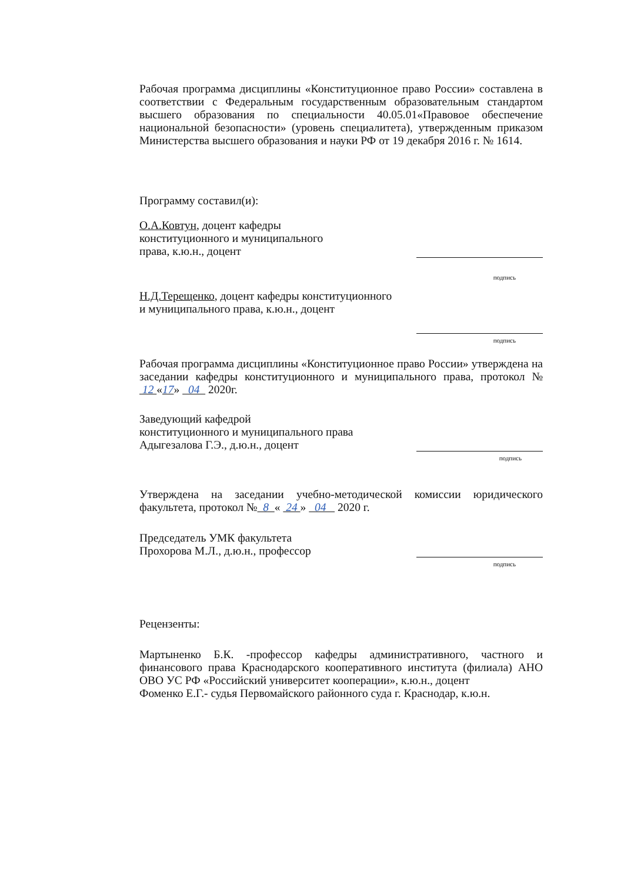Рабочая программа дисциплины «Конституционное право России» составлена в соответствии с Федеральным государственным образовательным стандартом высшего образования по специальности 40.05.01«Правовое обеспечение национальной безопасности» (уровень специалитета), утвержденным приказом Министерства высшего образования и науки РФ от 19 декабря 2016 г. № 1614.
Программу составил(и):
О.А.Ковтун, доцент кафедры
конституционного и муниципального
права, к.ю.н., доцент
подпись
Н.Д.Терещенко, доцент кафедры конституционного
и муниципального права, к.ю.н., доцент
подпись
Рабочая программа дисциплины «Конституционное право России» утверждена на заседании кафедры конституционного и муниципального права, протокол № 12 «17» 04 2020г.
Заведующий кафедрой
конституционного и муниципального права
Адыгезалова Г.Э., д.ю.н., доцент
подпись
Утверждена на заседании учебно-методической комиссии юридического факультета, протокол № 8 « 24 » 04 2020 г.
Председатель УМК факультета
Прохорова М.Л., д.ю.н., профессор
подпись
Рецензенты:
Мартыненко Б.К. -профессор кафедры административного, частного и финансового права Краснодарского кооперативного института (филиала) АНО ОВО УС РФ «Российский университет кооперации», к.ю.н., доцент
Фоменко Е.Г.- судья Первомайского районного суда г. Краснодар, к.ю.н.